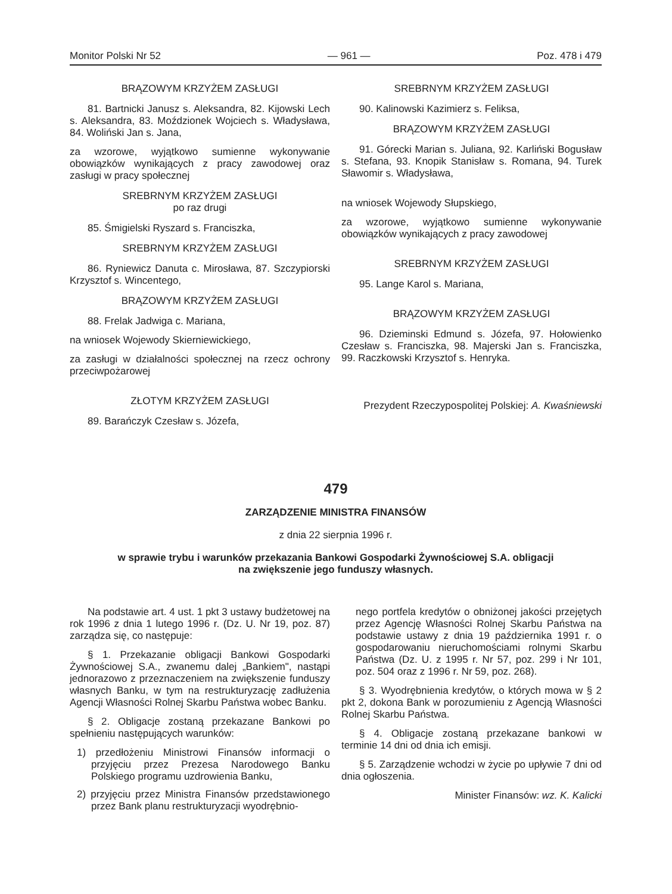Monitor Polski Nr 52 — 961 — Poz. 478 i 479
BRĄZOWYM KRZYŻEM ZASŁUGI
81. Bartnicki Janusz s. Aleksandra, 82. Kijowski Lech s. Aleksandra, 83. Moździonek Wojciech s. Władysława, 84. Woliński Jan s. Jana,
za wzorowe, wyjątkowo sumienne wykonywanie obowiązków wynikających z pracy zawodowej oraz zasługi w pracy społecznej
SREBRNYM KRZYŻEM ZASŁUGI
po raz drugi
85. Śmigielski Ryszard s. Franciszka,
SREBRNYM KRZYŻEM ZASŁUGI
86. Ryniewicz Danuta c. Mirosława, 87. Szczypiorski Krzysztof s. Wincentego,
BRĄZOWYM KRZYŻEM ZASŁUGI
88. Frelak Jadwiga c. Mariana,
na wniosek Wojewody Skierniewickiego,
za zasługi w działalności społecznej na rzecz ochrony przeciwpożarowej
ZŁOTYM KRZYŻEM ZASŁUGI
89. Barańczyk Czesław s. Józefa,
SREBRNYM KRZYŻEM ZASŁUGI
90. Kalinowski Kazimierz s. Feliksa,
BRĄZOWYM KRZYŻEM ZASŁUGI
91. Górecki Marian s. Juliana, 92. Karliński Bogusław s. Stefana, 93. Knopik Stanisław s. Romana, 94. Turek Sławomir s. Władysława,
na wniosek Wojewody Słupskiego,
za wzorowe, wyjątkowo sumienne wykonywanie obowiązków wynikających z pracy zawodowej
SREBRNYM KRZYŻEM ZASŁUGI
95. Lange Karol s. Mariana,
BRĄZOWYM KRZYŻEM ZASŁUGI
96. Dzieminski Edmund s. Józefa, 97. Hołowienko Czesław s. Franciszka, 98. Majerski Jan s. Franciszka, 99. Raczkowski Krzysztof s. Henryka.
Prezydent Rzeczypospolitej Polskiej: A. Kwaśniewski
479
ZARZĄDZENIE MINISTRA FINANSÓW
z dnia 22 sierpnia 1996 r.
w sprawie trybu i warunków przekazania Bankowi Gospodarki Żywnościowej S.A. obligacji
na zwiększenie jego funduszy własnych.
Na podstawie art. 4 ust. 1 pkt 3 ustawy budżetowej na rok 1996 z dnia 1 lutego 1996 r. (Dz. U. Nr 19, poz. 87) zarządza się, co następuje:
§ 1. Przekazanie obligacji Bankowi Gospodarki Żywnościowej S.A., zwanemu dalej „Bankiem", nastąpi jednorazowo z przeznaczeniem na zwiększenie funduszy własnych Banku, w tym na restrukturyzację zadłużenia Agencji Własności Rolnej Skarbu Państwa wobec Banku.
§ 2. Obligacje zostaną przekazane Bankowi po spełnieniu następujących warunków:
1) przedłożeniu Ministrowi Finansów informacji o przyjęciu przez Prezesa Narodowego Banku Polskiego programu uzdrowienia Banku,
2) przyjęciu przez Ministra Finansów przedstawionego przez Bank planu restrukturyzacji wyodrębnio-
nego portfela kredytów o obniżonej jakości przejętych przez Agencję Własności Rolnej Skarbu Państwa na podstawie ustawy z dnia 19 października 1991 r. o gospodarowaniu nieruchomościami rolnymi Skarbu Państwa (Dz. U. z 1995 r. Nr 57, poz. 299 i Nr 101, poz. 504 oraz z 1996 r. Nr 59, poz. 268).
§ 3. Wyodrębnienia kredytów, o których mowa w § 2 pkt 2, dokona Bank w porozumieniu z Agencją Własności Rolnej Skarbu Państwa.
§ 4. Obligacje zostaną przekazane bankowi w terminie 14 dni od dnia ich emisji.
§ 5. Zarządzenie wchodzi w życie po upływie 7 dni od dnia ogłoszenia.
Minister Finansów: wz. K. Kalicki